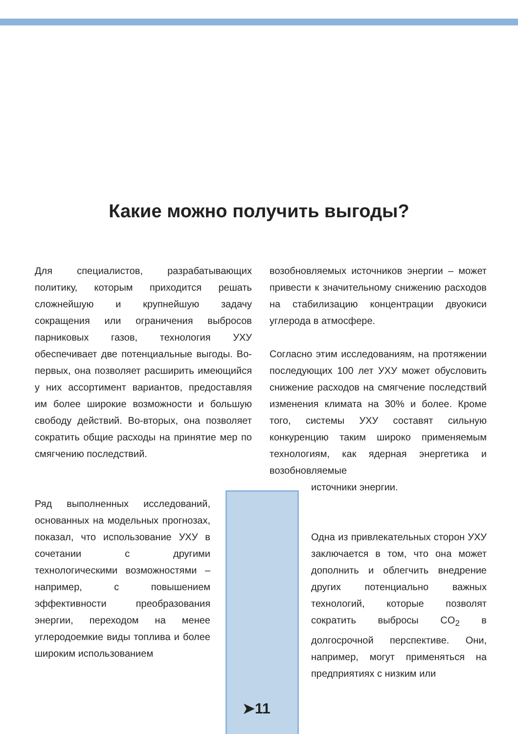Какие можно получить выгоды?
Для специалистов, разрабатывающих политику, которым приходится решать сложнейшую и крупнейшую задачу сокращения или ограничения выбросов парниковых газов, технология УХУ обеспечивает две потенциальные выгоды. Во-первых, она позволяет расширить имеющийся у них ассортимент вариантов, предоставляя им более широкие возможности и большую свободу действий. Во-вторых, она позволяет сократить общие расходы на принятие мер по смягчению последствий.
Ряд выполненных исследований, основанных на модельных прогнозах, показал, что использование УХУ в сочетании с другими технологическими возможностями – например, с повышением эффективности преобразования энергии, переходом на менее углеродоемкие виды топлива и более широким использованием
возобновляемых источников энергии – может привести к значительному снижению расходов на стабилизацию концентрации двуокиси углерода в атмосфере.
Согласно этим исследованиям, на протяжении последующих 100 лет УХУ может обусловить снижение расходов на смягчение последствий изменения климата на 30% и более. Кроме того, системы УХУ составят сильную конкуренцию таким широко применяемым технологиям, как ядерная энергетика и возобновляемые
источники энергии.
Одна из привлекательных сторон УХУ заключается в том, что она может дополнить и облегчить внедрение других потенциально важных технологий, которые позволят сократить выбросы CO<sub>2</sub> в долгосрочной перспективе. Они, например, могут применяться на предприятиях с низким или
➤11